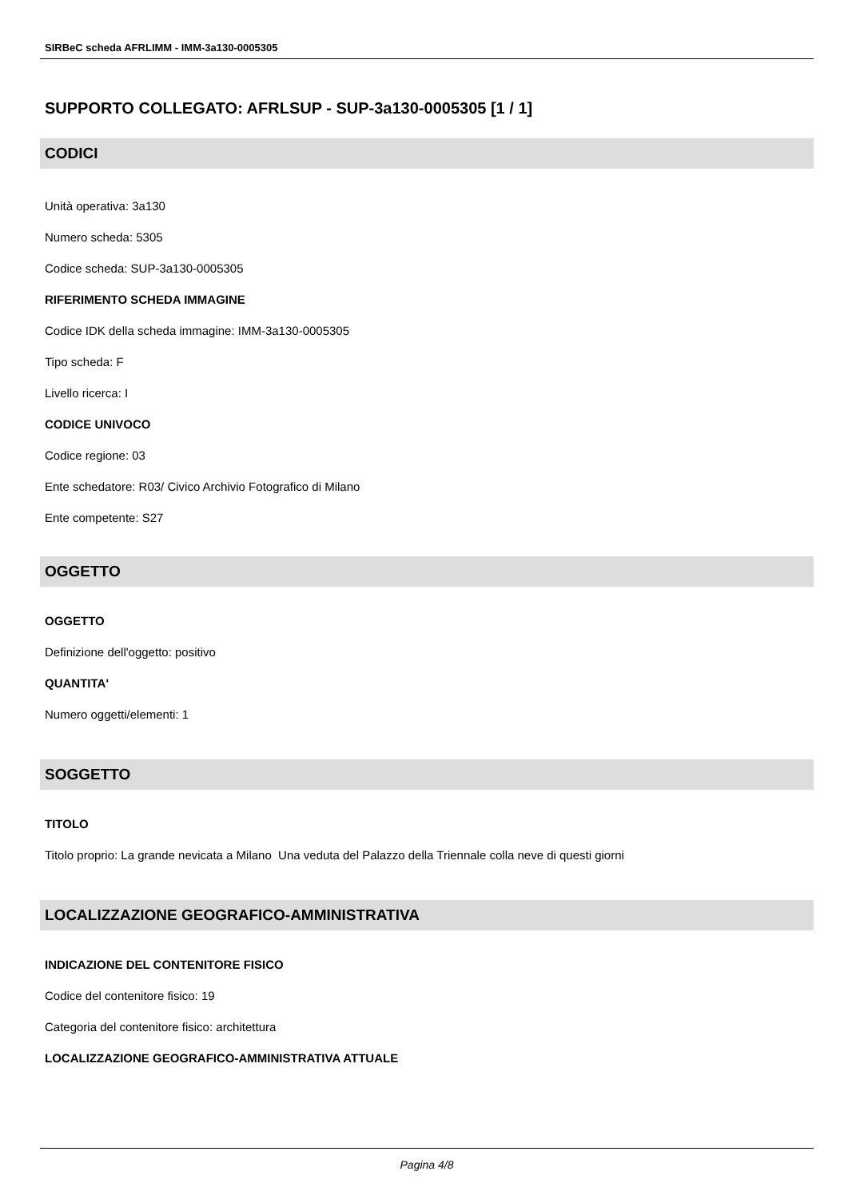SIRBeC scheda AFRLIMM - IMM-3a130-0005305
SUPPORTO COLLEGATO: AFRLSUP - SUP-3a130-0005305 [1 / 1]
CODICI
Unità operativa: 3a130
Numero scheda: 5305
Codice scheda: SUP-3a130-0005305
RIFERIMENTO SCHEDA IMMAGINE
Codice IDK della scheda immagine: IMM-3a130-0005305
Tipo scheda: F
Livello ricerca: I
CODICE UNIVOCO
Codice regione: 03
Ente schedatore: R03/ Civico Archivio Fotografico di Milano
Ente competente: S27
OGGETTO
OGGETTO
Definizione dell'oggetto: positivo
QUANTITA'
Numero oggetti/elementi: 1
SOGGETTO
TITOLO
Titolo proprio: La grande nevicata a Milano Una veduta del Palazzo della Triennale colla neve di questi giorni
LOCALIZZAZIONE GEOGRAFICO-AMMINISTRATIVA
INDICAZIONE DEL CONTENITORE FISICO
Codice del contenitore fisico: 19
Categoria del contenitore fisico: architettura
LOCALIZZAZIONE GEOGRAFICO-AMMINISTRATIVA ATTUALE
Pagina 4/8